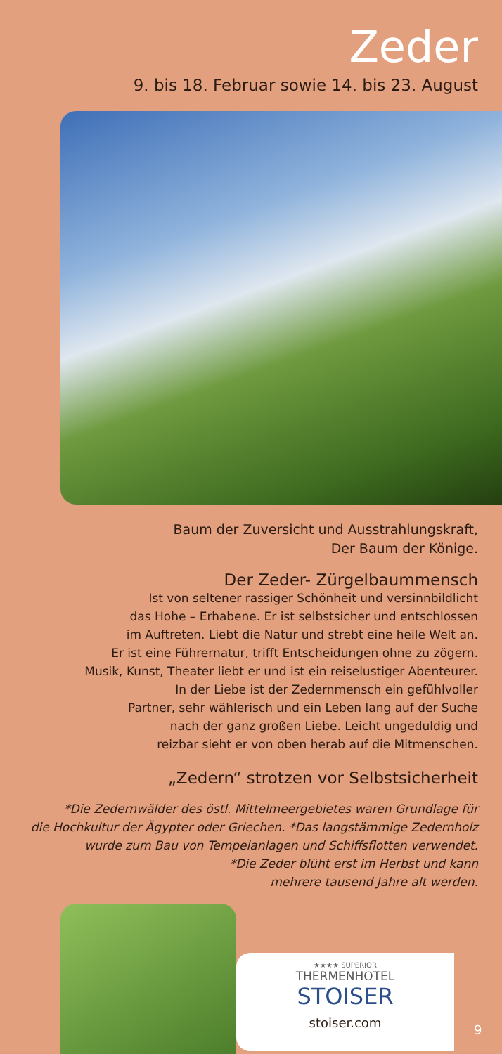Zeder
9. bis 18. Februar sowie 14. bis 23. August
Baum der Zuversicht und Ausstrahlungskraft,
Der Baum der Könige.
Der Zeder- Zürgelbaummensch
Ist von seltener rassiger Schönheit und versinnbildlicht
das Hohe – Erhabene. Er ist selbstsicher und entschlossen
im Auftreten. Liebt die Natur und strebt eine heile Welt an.
Er ist eine Führernatur, trifft Entscheidungen ohne zu zögern.
Musik, Kunst, Theater liebt er und ist ein reiselustiger Abenteurer.
In der Liebe ist der Zedernmensch ein gefühlvoller
Partner, sehr wählerisch und ein Leben lang auf der Suche
nach der ganz großen Liebe. Leicht ungeduldig und
reizbar sieht er von oben herab auf die Mitmenschen.
„Zedern“ strotzen vor Selbstsicherheit
*Die Zedernwälder des östl. Mittelmeergebietes waren Grundlage für
die Hochkultur der Ägypter oder Griechen. *Das langstämmige Zedernholz
wurde zum Bau von Tempelanlagen und Schiffsflotten verwendet.
*Die Zeder blüht erst im Herbst und kann
mehrere tausend Jahre alt werden.
★★★★ SUPERIOR
THERMENHOTEL
STOISER
stoiser.com
9